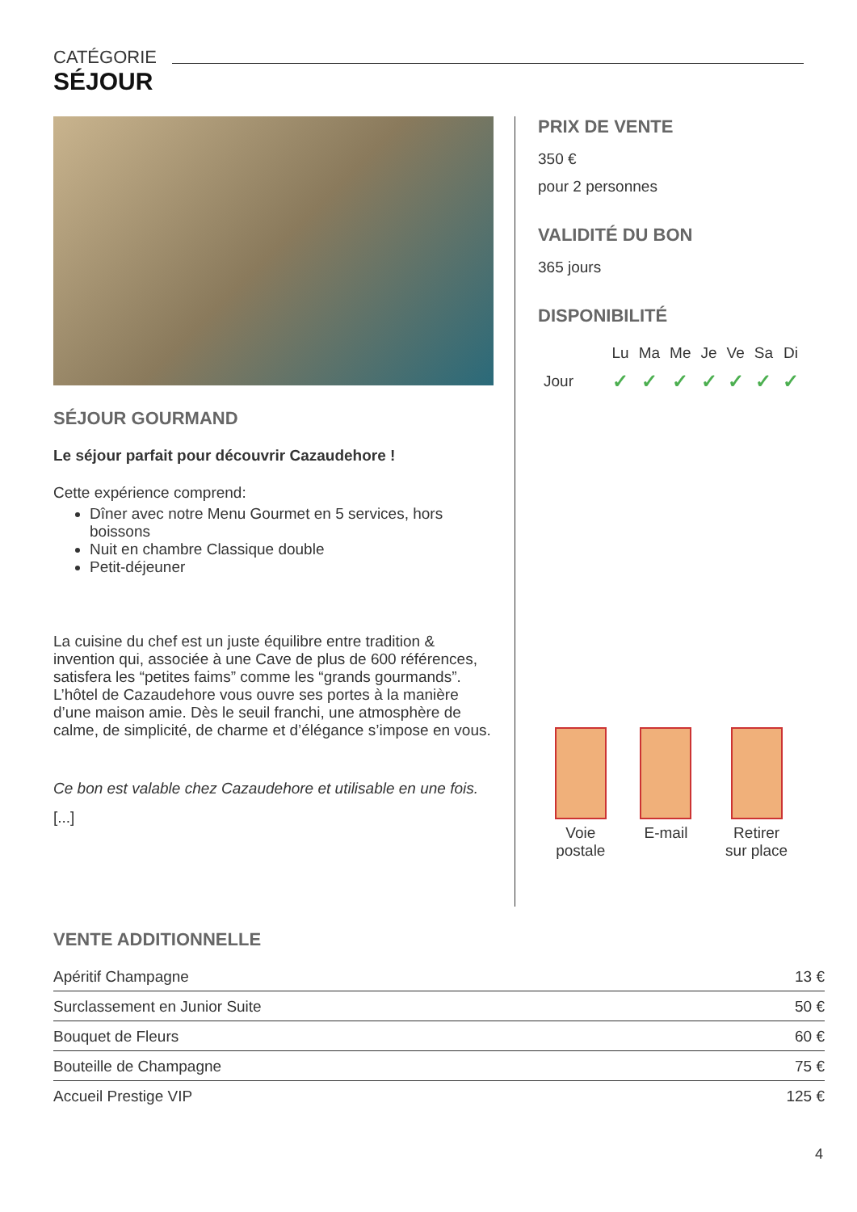CATÉGORIE
SÉJOUR
SÉJOUR GOURMAND
Le séjour parfait pour découvrir Cazaudehore !
Cette expérience comprend:
Dîner avec notre Menu Gourmet en 5 services, hors boissons
Nuit en chambre Classique double
Petit-déjeuner
La cuisine du chef est un juste équilibre entre tradition & invention qui, associée à une Cave de plus de 600 références, satisfera les “petites faims” comme les “grands gourmands”.
L’hôtel de Cazaudehore vous ouvre ses portes à la manière d’une maison amie. Dès le seuil franchi, une atmosphère de calme, de simplicité, de charme et d’élégance s’impose en vous.
Ce bon est valable chez Cazaudehore et utilisable en une fois.
[...]
PRIX DE VENTE
350 €
pour 2 personnes
VALIDITÉ DU BON
365 jours
DISPONIBILITÉ
| | Lu | Ma | Me | Je | Ve | Sa | Di |
| Jour | ✓ | ✓ | ✓ | ✓ | ✓ | ✓ | ✓ |
Voie
postale
E-mail Retirer
sur place
VENTE ADDITIONNELLE
| Apéritif Champagne | 13 € |
| Surclassement en Junior Suite | 50 € |
| Bouquet de Fleurs | 60 € |
| Bouteille de Champagne | 75 € |
| Accueil Prestige VIP | 125 € |
4